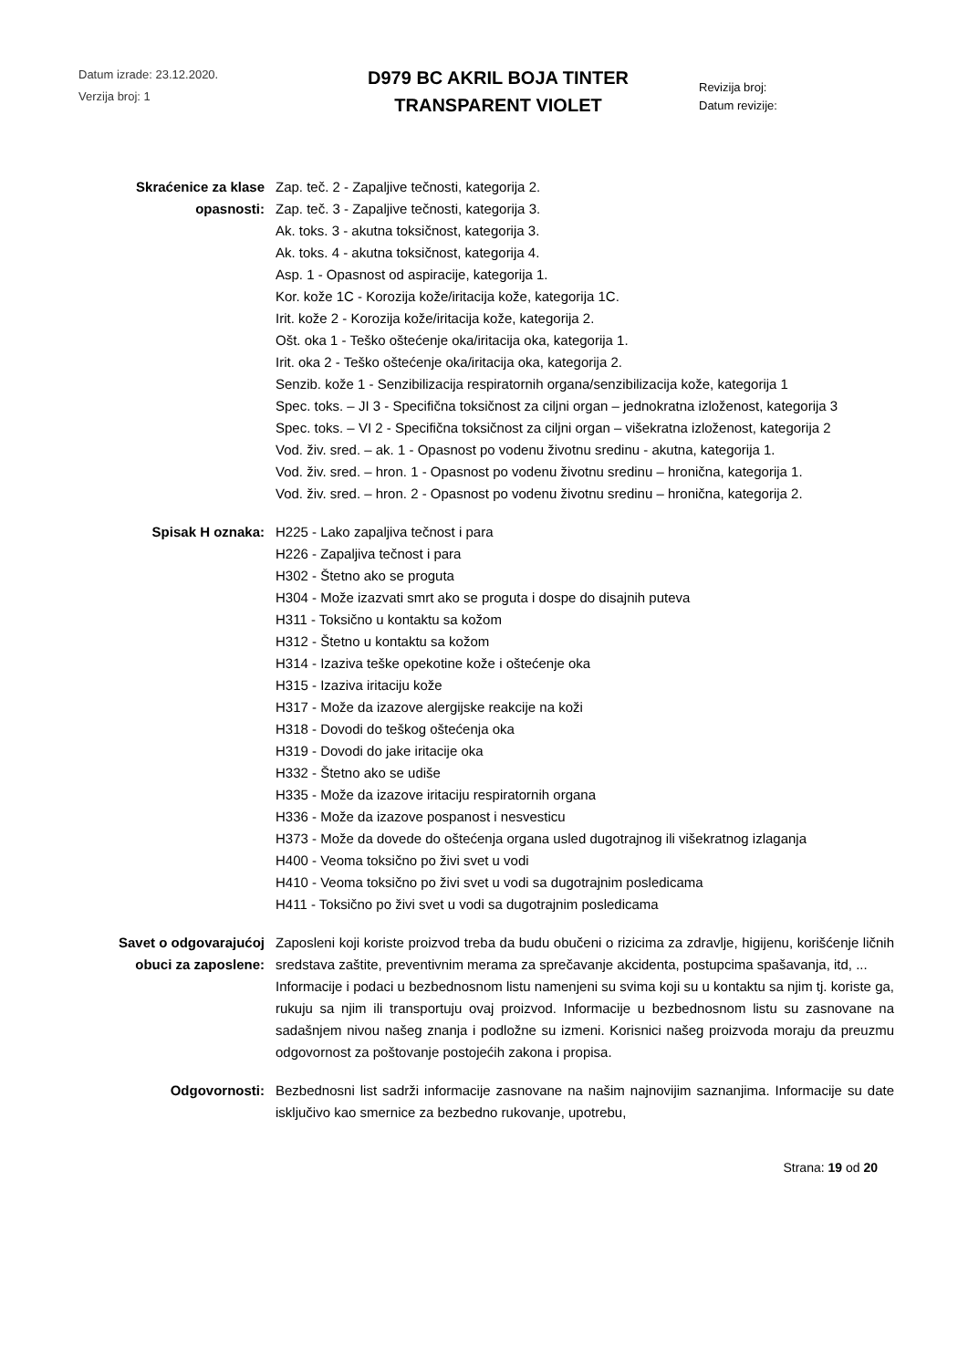Datum izrade: 23.12.2020.
Verzija broj: 1
D979 BC AKRIL BOJA TINTER
TRANSPARENT VIOLET
Revizija broj:
Datum revizije:
Skraćenice za klase opasnosti:
Zap. teč. 2 - Zapaljive tečnosti, kategorija 2.
Zap. teč. 3 - Zapaljive tečnosti, kategorija 3.
Ak. toks. 3 - akutna toksičnost, kategorija 3.
Ak. toks. 4 - akutna toksičnost, kategorija 4.
Asp. 1 - Opasnost od aspiracije, kategorija 1.
Kor. kože 1C - Korozija kože/iritacija kože, kategorija 1C.
Irit. kože 2 - Korozija kože/iritacija kože, kategorija 2.
Ošt. oka 1 - Teško oštećenje oka/iritacija oka, kategorija 1.
Irit. oka 2 - Teško oštećenje oka/iritacija oka, kategorija 2.
Senzib. kože 1 - Senzibilizacija respiratornih organa/senzibilizacija kože, kategorija 1
Spec. toks. – JI 3 - Specifična toksičnost za ciljni organ – jednokratna izloženost, kategorija 3
Spec. toks. – VI 2 - Specifična toksičnost za ciljni organ – višekratna izloženost, kategorija 2
Vod. živ. sred. – ak. 1 - Opasnost po vodenu životnu sredinu - akutna, kategorija 1.
Vod. živ. sred. – hron. 1 - Opasnost po vodenu životnu sredinu – hronična, kategorija 1.
Vod. živ. sred. – hron. 2 - Opasnost po vodenu životnu sredinu – hronična, kategorija 2.
Spisak H oznaka: H225 - Lako zapaljiva tečnost i para
H226 - Zapaljiva tečnost i para
H302 - Štetno ako se proguta
H304 - Može izazvati smrt ako se proguta i dospe do disajnih puteva
H311 - Toksično u kontaktu sa kožom
H312 - Štetno u kontaktu sa kožom
H314 - Izaziva teške opekotine kože i oštećenje oka
H315 - Izaziva iritaciju kože
H317 - Može da izazove alergijske reakcije na koži
H318 - Dovodi do teškog oštećenja oka
H319 - Dovodi do jake iritacije oka
H332 - Štetno ako se udiše
H335 - Može da izazove iritaciju respiratornih organa
H336 - Može da izazove pospanost i nesvesticu
H373 - Može da dovede do oštećenja organa usled dugotrajnog ili višekratnog izlaganja
H400 - Veoma toksično po živi svet u vodi
H410 - Veoma toksično po živi svet u vodi sa dugotrajnim posledicama
H411 - Toksično po živi svet u vodi sa dugotrajnim posledicama
Savet o odgovarajućoj obuci za zaposlene:
Zaposleni koji koriste proizvod treba da budu obučeni o rizicima za zdravlje, higijenu, korišćenje ličnih sredstava zaštite, preventivnim merama za sprečavanje akcidenta, postupcima spašavanja, itd, ...
Informacije i podaci u bezbednosnom listu namenjeni su svima koji su u kontaktu sa njim tj. koriste ga, rukuju sa njim ili transportuju ovaj proizvod. Informacije u bezbednosnom listu su zasnovane na sadašnjem nivou našeg znanja i podložne su izmeni. Korisnici našeg proizvoda moraju da preuzmu odgovornost za poštovanje postojećih zakona i propisa.
Odgovornosti: Bezbednosni list sadrži informacije zasnovane na našim najnovijim saznanjima. Informacije su date isključivo kao smernice za bezbedno rukovanje, upotrebu,
Strana: 19 od 20